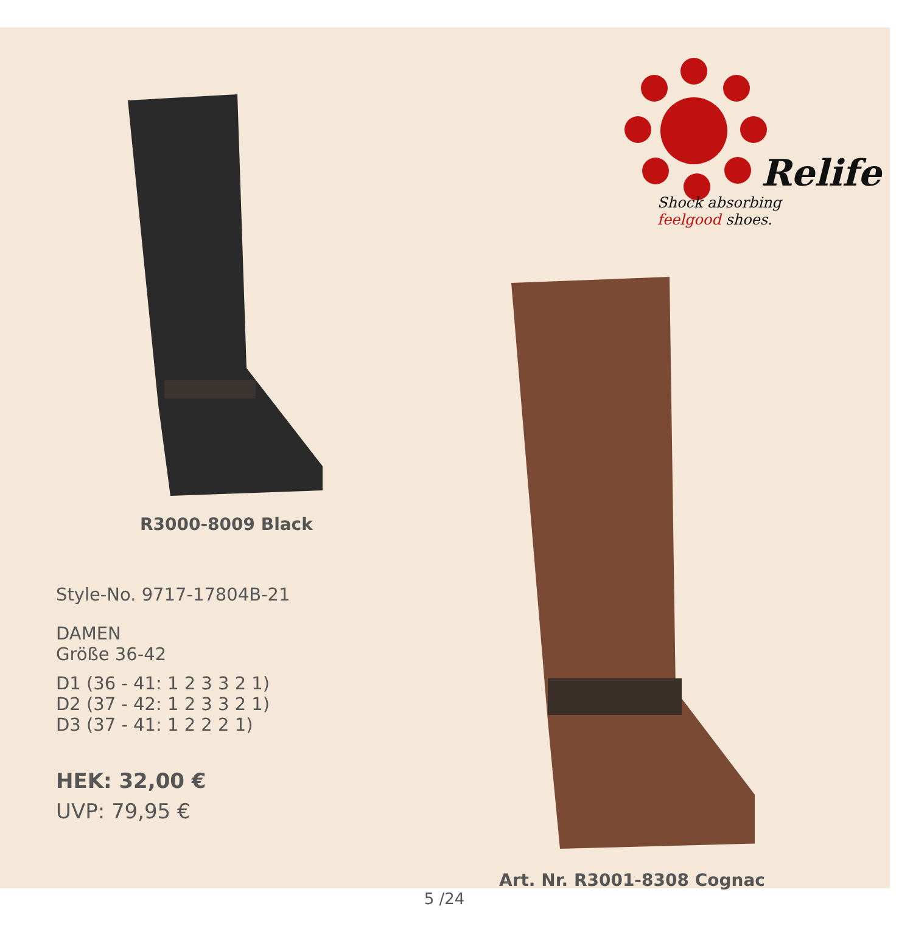R3000-8009 Black
Style-No. 9717-17804B-21
DAMEN
Größe 36-42
D1 (36 - 41: 1 2 3 3 2 1)
D2 (37 - 42: 1 2 3 3 2 1)
D3 (37 - 41: 1 2 2 2 1)
HEK: 32,00 €
UVP: 79,95 €
Relife
Shock absorbing
feelgood shoes.
Art. Nr. R3001-8308 Cognac
5 /24